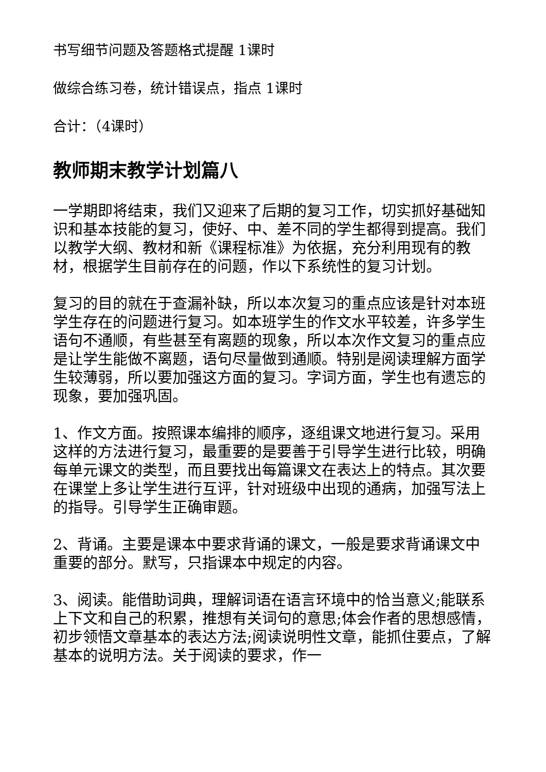书写细节问题及答题格式提醒 1课时
做综合练习卷，统计错误点，指点 1课时
合计：（4课时）
教师期末教学计划篇八
一学期即将结束，我们又迎来了后期的复习工作，切实抓好基础知识和基本技能的复习，使好、中、差不同的学生都得到提高。我们以教学大纲、教材和新《课程标准》为依据，充分利用现有的教材，根据学生目前存在的问题，作以下系统性的复习计划。
复习的目的就在于查漏补缺，所以本次复习的重点应该是针对本班学生存在的问题进行复习。如本班学生的作文水平较差，许多学生语句不通顺，有些甚至有离题的现象，所以本次作文复习的重点应是让学生能做不离题，语句尽量做到通顺。特别是阅读理解方面学生较薄弱，所以要加强这方面的复习。字词方面，学生也有遗忘的现象，要加强巩固。
1、作文方面。按照课本编排的顺序，逐组课文地进行复习。采用这样的方法进行复习，最重要的是要善于引导学生进行比较，明确每单元课文的类型，而且要找出每篇课文在表达上的特点。其次要在课堂上多让学生进行互评，针对班级中出现的通病，加强写法上的指导。引导学生正确审题。
2、背诵。主要是课本中要求背诵的课文，一般是要求背诵课文中重要的部分。默写，只指课本中规定的内容。
3、阅读。能借助词典，理解词语在语言环境中的恰当意义;能联系上下文和自己的积累，推想有关词句的意思;体会作者的思想感情，初步领悟文章基本的表达方法;阅读说明性文章，能抓住要点，了解基本的说明方法。关于阅读的要求，作一